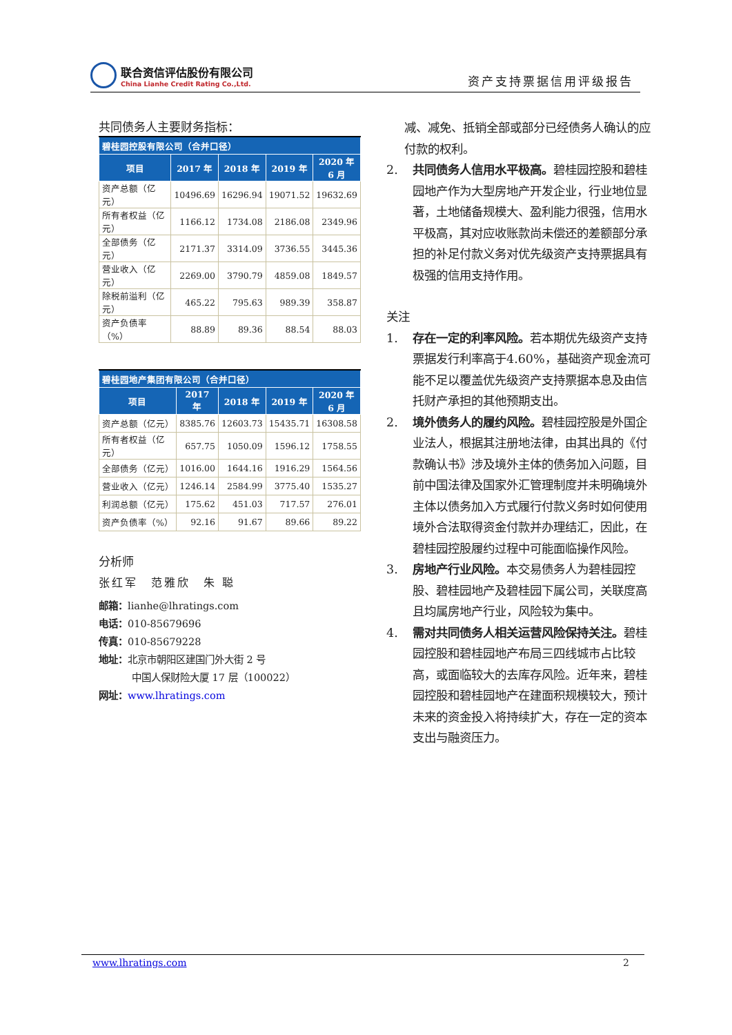联合资信评估股份有限公司
China Lianhe Credit Rating Co.,Ltd.
资产支持票据信用评级报告
共同债务人主要财务指标：
| 碧桂园控股有限公司（合并口径） | | | | |
| --- | --- | --- | --- | --- |
| 项目 | 2017 年 | 2018 年 | 2019 年 | 2020 年 6 月 |
| 资产总额（亿元） | 10496.69 | 16296.94 | 19071.52 | 19632.69 |
| 所有者权益（亿元） | 1166.12 | 1734.08 | 2186.08 | 2349.96 |
| 全部债务（亿元） | 2171.37 | 3314.09 | 3736.55 | 3445.36 |
| 营业收入（亿元） | 2269.00 | 3790.79 | 4859.08 | 1849.57 |
| 除税前溢利（亿元） | 465.22 | 795.63 | 989.39 | 358.87 |
| 资产负债率（%） | 88.89 | 89.36 | 88.54 | 88.03 |
| 碧桂园地产集团有限公司（合并口径） | | | | |
| --- | --- | --- | --- | --- |
| 项目 | 2017 年 | 2018 年 | 2019 年 | 2020 年 6 月 |
| 资产总额（亿元） | 8385.76 | 12603.73 | 15435.71 | 16308.58 |
| 所有者权益（亿元） | 657.75 | 1050.09 | 1596.12 | 1758.55 |
| 全部债务（亿元） | 1016.00 | 1644.16 | 1916.29 | 1564.56 |
| 营业收入（亿元） | 1246.14 | 2584.99 | 3775.40 | 1535.27 |
| 利润总额（亿元） | 175.62 | 451.03 | 717.57 | 276.01 |
| 资产负债率（%） | 92.16 | 91.67 | 89.66 | 89.22 |
分析师
张红军　范雅欣　朱 聪
邮箱：lianhe@lhratings.com
电话：010-85679696
传真：010-85679228
地址：北京市朝阳区建国门外大街 2 号
中国人保财险大厦 17 层（100022）
网址：www.lhratings.com
减、减免、抵销全部或部分已经债务人确认的应付款的权利。
2. 共同债务人信用水平极高。碧桂园控股和碧桂园地产作为大型房地产开发企业，行业地位显著，土地储备规模大、盈利能力很强，信用水平极高，其对应收账款尚未偿还的差额部分承担的补足付款义务对优先级资产支持票据具有极强的信用支持作用。
关注
1. 存在一定的利率风险。若本期优先级资产支持票据发行利率高于4.60%，基础资产现金流可能不足以覆盖优先级资产支持票据本息及由信托财产承担的其他预期支出。
2. 境外债务人的履约风险。碧桂园控股是外国企业法人，根据其注册地法律，由其出具的《付款确认书》涉及境外主体的债务加入问题，目前中国法律及国家外汇管理制度并未明确境外主体以债务加入方式履行付款义务时如何使用境外合法取得资金付款并办理结汇，因此，在碧桂园控股履约过程中可能面临操作风险。
3. 房地产行业风险。本交易债务人为碧桂园控股、碧桂园地产及碧桂园下属公司，关联度高且均属房地产行业，风险较为集中。
4. 需对共同债务人相关运营风险保持关注。碧桂园控股和碧桂园地产布局三四线城市占比较高，或面临较大的去库存风险。近年来，碧桂园控股和碧桂园地产在建面积规模较大，预计未来的资金投入将持续扩大，存在一定的资本支出与融资压力。
www.lhratings.com 2